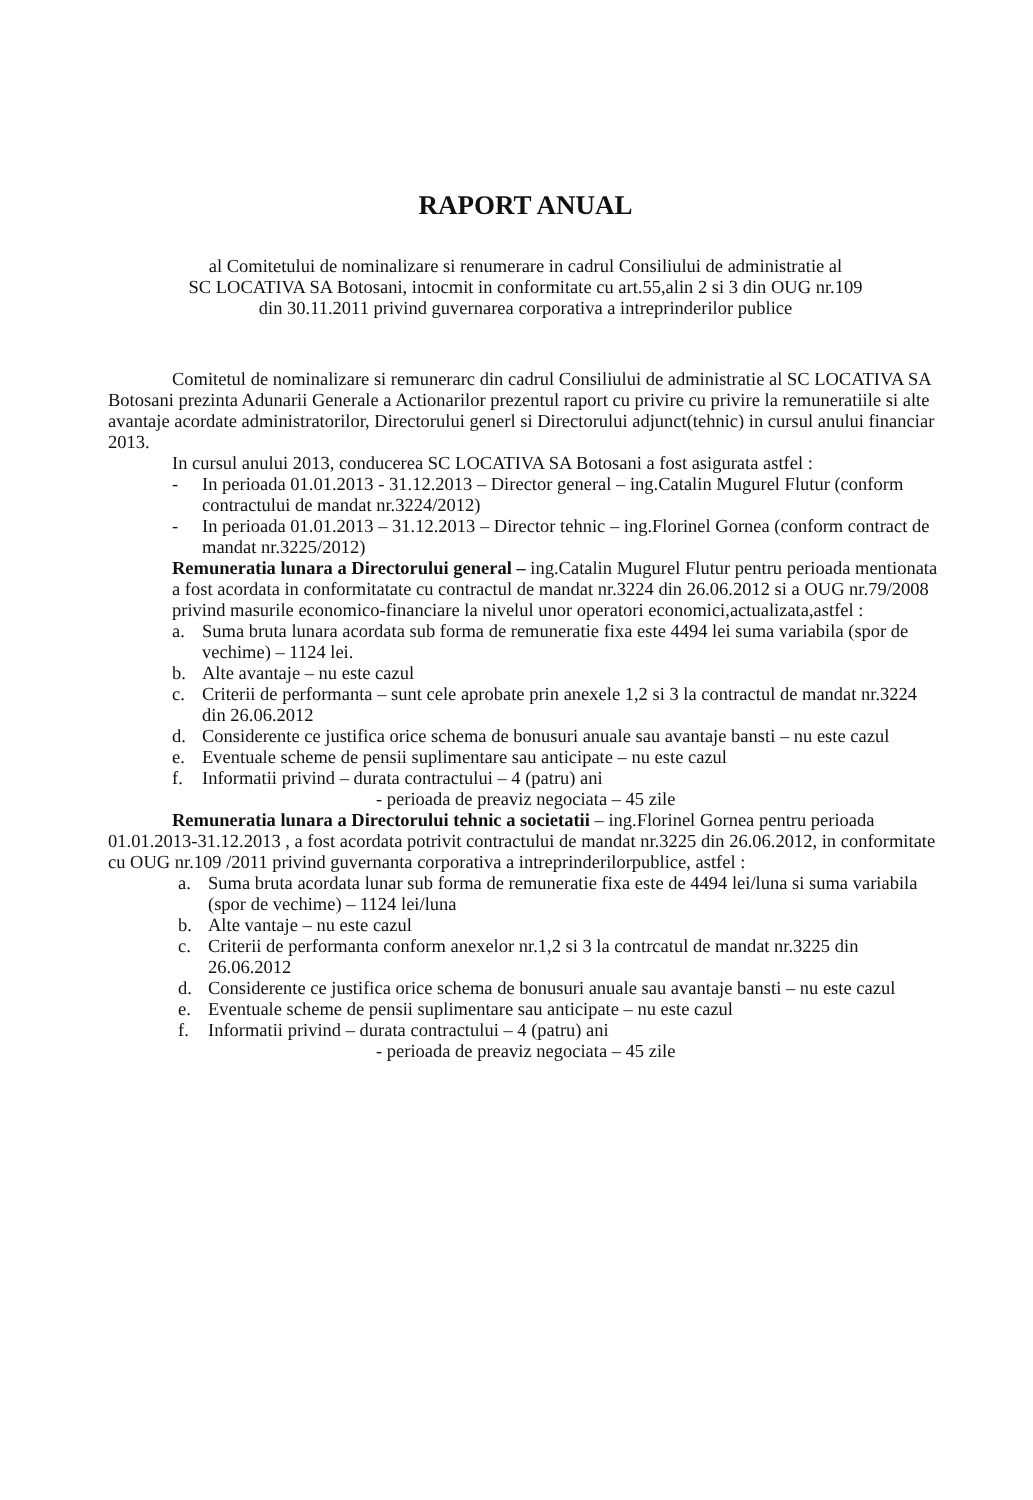RAPORT ANUAL
al Comitetului de nominalizare si renumerare in cadrul Consiliului de administratie al
SC LOCATIVA SA Botosani, intocmit in conformitate cu art.55,alin 2 si 3 din OUG nr.109
din 30.11.2011 privind guvernarea corporativa a intreprinderilor publice
Comitetul de nominalizare si remunerarc din cadrul Consiliului de administratie al SC LOCATIVA SA Botosani prezinta Adunarii Generale a Actionarilor prezentul raport cu privire cu privire la remuneratiile si alte avantaje acordate administratorilor, Directorului generl si Directorului adjunct(tehnic) in cursul anului financiar 2013.
In cursul anului 2013, conducerea SC LOCATIVA SA Botosani a fost asigurata astfel :
- In perioada 01.01.2013 - 31.12.2013 – Director general – ing.Catalin Mugurel Flutur (conform contractului de mandat nr.3224/2012)
- In perioada 01.01.2013 – 31.12.2013 – Director tehnic – ing.Florinel Gornea (conform contract de mandat nr.3225/2012)
Remuneratia lunara a Directorului general – ing.Catalin Mugurel Flutur pentru perioada mentionata a fost acordata in conformitatate cu contractul de mandat nr.3224 din 26.06.2012 si a OUG nr.79/2008 privind masurile economico-financiare la nivelul unor operatori economici,actualizata,astfel :
a. Suma bruta lunara acordata sub forma de remuneratie fixa este 4494 lei suma variabila (spor de vechime) – 1124 lei.
b. Alte avantaje – nu este cazul
c. Criterii de performanta – sunt cele aprobate prin anexele 1,2 si 3 la contractul de mandat nr.3224 din 26.06.2012
d. Considerente ce justifica orice schema de bonusuri anuale sau avantaje bansti – nu este cazul
e. Eventuale scheme de pensii suplimentare sau anticipate – nu este cazul
f. Informatii privind – durata contractului – 4 (patru) ani
- perioada de preaviz negociata – 45 zile
Remuneratia lunara a Directorului tehnic a societatii – ing.Florinel Gornea pentru perioada 01.01.2013-31.12.2013 , a fost acordata potrivit contractului de mandat nr.3225 din 26.06.2012, in conformitate cu OUG nr.109 /2011 privind guvernanta corporativa a intreprinderilorpublice, astfel :
a. Suma bruta acordata lunar sub forma de remuneratie fixa este de 4494 lei/luna si suma variabila (spor de vechime) – 1124 lei/luna
b. Alte vantaje – nu este cazul
c. Criterii de performanta conform anexelor nr.1,2 si 3 la contrcatul de mandat nr.3225 din 26.06.2012
d. Considerente ce justifica orice schema de bonusuri anuale sau avantaje bansti – nu este cazul
e. Eventuale scheme de pensii suplimentare sau anticipate – nu este cazul
f. Informatii privind – durata contractului – 4 (patru) ani
- perioada de preaviz negociata – 45 zile